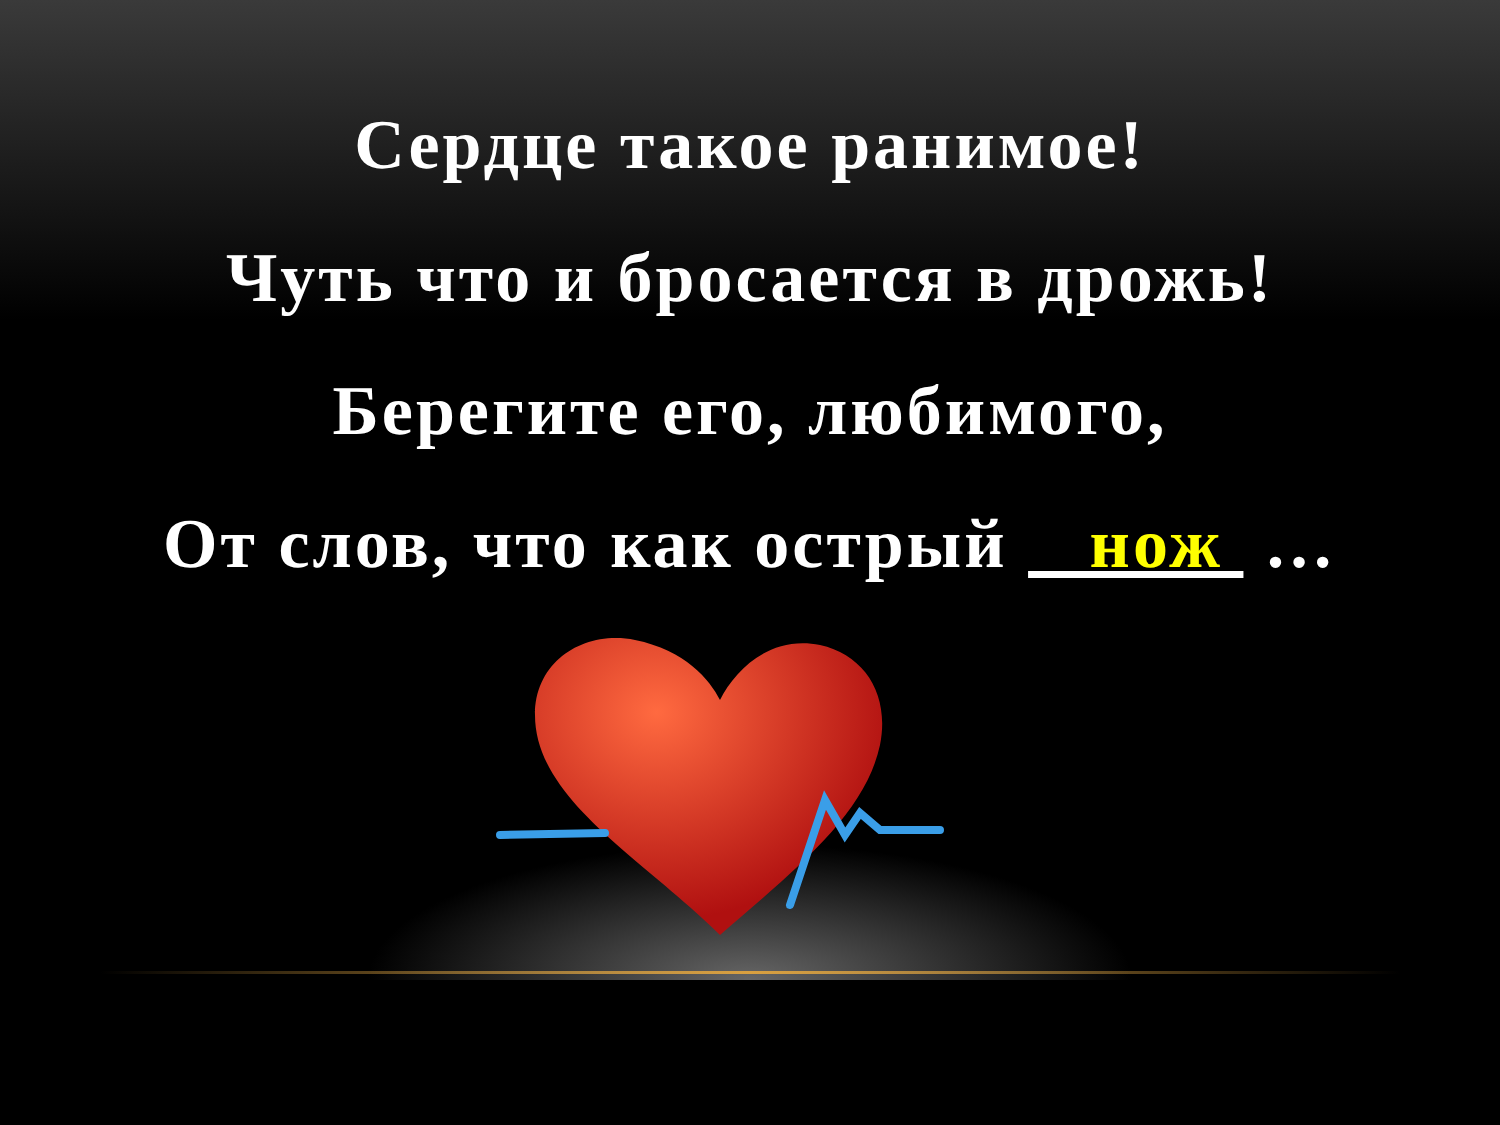Сердце такое ранимое!
Чуть что и бросается в дрожь!
Берегите его, любимого,
От слов, что как острый нож …